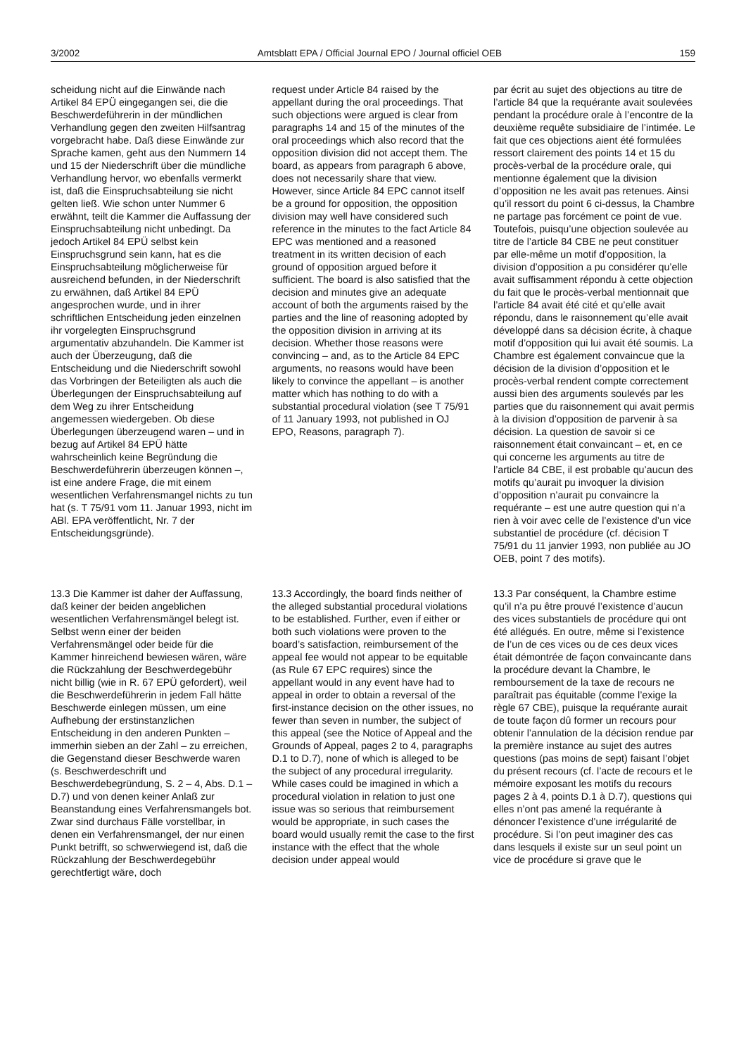3/2002 Amtsblatt EPA / Official Journal EPO / Journal officiel OEB 159
scheidung nicht auf die Einwände nach Artikel 84 EPÜ eingegangen sei, die die Beschwerdeführerin in der mündlichen Verhandlung gegen den zweiten Hilfsantrag vorgebracht habe. Daß diese Einwände zur Sprache kamen, geht aus den Nummern 14 und 15 der Niederschrift über die mündliche Verhandlung hervor, wo ebenfalls vermerkt ist, daß die Einspruchsabteilung sie nicht gelten ließ. Wie schon unter Nummer 6 erwähnt, teilt die Kammer die Auffassung der Einspruchsabteilung nicht unbedingt. Da jedoch Artikel 84 EPÜ selbst kein Einspruchsgrund sein kann, hat es die Einspruchsabteilung möglicherweise für ausreichend befunden, in der Niederschrift zu erwähnen, daß Artikel 84 EPÜ angesprochen wurde, und in ihrer schriftlichen Entscheidung jeden einzelnen ihr vorgelegten Einspruchsgrund argumentativ abzuhandeln. Die Kammer ist auch der Überzeugung, daß die Entscheidung und die Niederschrift sowohl das Vorbringen der Beteiligten als auch die Überlegungen der Einspruchsabteilung auf dem Weg zu ihrer Entscheidung angemessen wiedergeben. Ob diese Überlegungen überzeugend waren – und in bezug auf Artikel 84 EPÜ hätte wahrscheinlich keine Begründung die Beschwerdeführerin überzeugen können –, ist eine andere Frage, die mit einem wesentlichen Verfahrensmangel nichts zu tun hat (s. T 75/91 vom 11. Januar 1993, nicht im ABl. EPA veröffentlicht, Nr. 7 der Entscheidungsgründe).
request under Article 84 raised by the appellant during the oral proceedings. That such objections were argued is clear from paragraphs 14 and 15 of the minutes of the oral proceedings which also record that the opposition division did not accept them. The board, as appears from paragraph 6 above, does not necessarily share that view. However, since Article 84 EPC cannot itself be a ground for opposition, the opposition division may well have considered such reference in the minutes to the fact Article 84 EPC was mentioned and a reasoned treatment in its written decision of each ground of opposition argued before it sufficient. The board is also satisfied that the decision and minutes give an adequate account of both the arguments raised by the parties and the line of reasoning adopted by the opposition division in arriving at its decision. Whether those reasons were convincing – and, as to the Article 84 EPC arguments, no reasons would have been likely to convince the appellant – is another matter which has nothing to do with a substantial procedural violation (see T 75/91 of 11 January 1993, not published in OJ EPO, Reasons, paragraph 7).
par écrit au sujet des objections au titre de l’article 84 que la requérante avait soulevées pendant la procédure orale à l’encontre de la deuxième requête subsidiaire de l’intimée. Le fait que ces objections aient été formulées ressort clairement des points 14 et 15 du procès-verbal de la procédure orale, qui mentionne également que la division d’opposition ne les avait pas retenues. Ainsi qu’il ressort du point 6 ci-dessus, la Chambre ne partage pas forcément ce point de vue. Toutefois, puisqu’une objection soulevée au titre de l’article 84 CBE ne peut constituer par elle-même un motif d’opposition, la division d’opposition a pu considérer qu’elle avait suffisamment répondu à cette objection du fait que le procès-verbal mentionnait que l’article 84 avait été cité et qu’elle avait répondu, dans le raisonnement qu’elle avait développé dans sa décision écrite, à chaque motif d’opposition qui lui avait été soumis. La Chambre est également convaincue que la décision de la division d’opposition et le procès-verbal rendent compte correctement aussi bien des arguments soulevés par les parties que du raisonnement qui avait permis à la division d’opposition de parvenir à sa décision. La question de savoir si ce raisonnement était convaincant – et, en ce qui concerne les arguments au titre de l’article 84 CBE, il est probable qu’aucun des motifs qu’aurait pu invoquer la division d’opposition n’aurait pu convaincre la requérante – est une autre question qui n’a rien à voir avec celle de l’existence d’un vice substantiel de procédure (cf. décision T 75/91 du 11 janvier 1993, non publiée au JO OEB, point 7 des motifs).
13.3 Die Kammer ist daher der Auffassung, daß keiner der beiden angeblichen wesentlichen Verfahrensmängel belegt ist. Selbst wenn einer der beiden Verfahrensmängel oder beide für die Kammer hinreichend bewiesen wären, wäre die Rückzahlung der Beschwerdegebühr nicht billig (wie in R. 67 EPÜ gefordert), weil die Beschwerdeführerin in jedem Fall hätte Beschwerde einlegen müssen, um eine Aufhebung der erstinstanzlichen Entscheidung in den anderen Punkten – immerhin sieben an der Zahl – zu erreichen, die Gegenstand dieser Beschwerde waren (s. Beschwerdeschrift und Beschwerdebegründung, S. 2 – 4, Abs. D.1 – D.7) und von denen keiner Anlaß zur Beanstandung eines Verfahrensmangels bot. Zwar sind durchaus Fälle vorstellbar, in denen ein Verfahrensmangel, der nur einen Punkt betrifft, so schwerwiegend ist, daß die Rückzahlung der Beschwerdegebühr gerechtfertigt wäre, doch
13.3 Accordingly, the board finds neither of the alleged substantial procedural violations to be established. Further, even if either or both such violations were proven to the board’s satisfaction, reimbursement of the appeal fee would not appear to be equitable (as Rule 67 EPC requires) since the appellant would in any event have had to appeal in order to obtain a reversal of the first-instance decision on the other issues, no fewer than seven in number, the subject of this appeal (see the Notice of Appeal and the Grounds of Appeal, pages 2 to 4, paragraphs D.1 to D.7), none of which is alleged to be the subject of any procedural irregularity. While cases could be imagined in which a procedural violation in relation to just one issue was so serious that reimbursement would be appropriate, in such cases the board would usually remit the case to the first instance with the effect that the whole decision under appeal would
13.3 Par conséquent, la Chambre estime qu’il n’a pu être prouvé l’existence d’aucun des vices substantiels de procédure qui ont été allégués. En outre, même si l’existence de l’un de ces vices ou de ces deux vices était démontrée de façon convaincante dans la procédure devant la Chambre, le remboursement de la taxe de recours ne paraîtrait pas équitable (comme l’exige la règle 67 CBE), puisque la requérante aurait de toute façon dû former un recours pour obtenir l’annulation de la décision rendue par la première instance au sujet des autres questions (pas moins de sept) faisant l’objet du présent recours (cf. l’acte de recours et le mémoire exposant les motifs du recours pages 2 à 4, points D.1 à D.7), questions qui elles n’ont pas amené la requérante à dénoncer l’existence d’une irrégularité de procédure. Si l’on peut imaginer des cas dans lesquels il existe sur un seul point un vice de procédure si grave que le